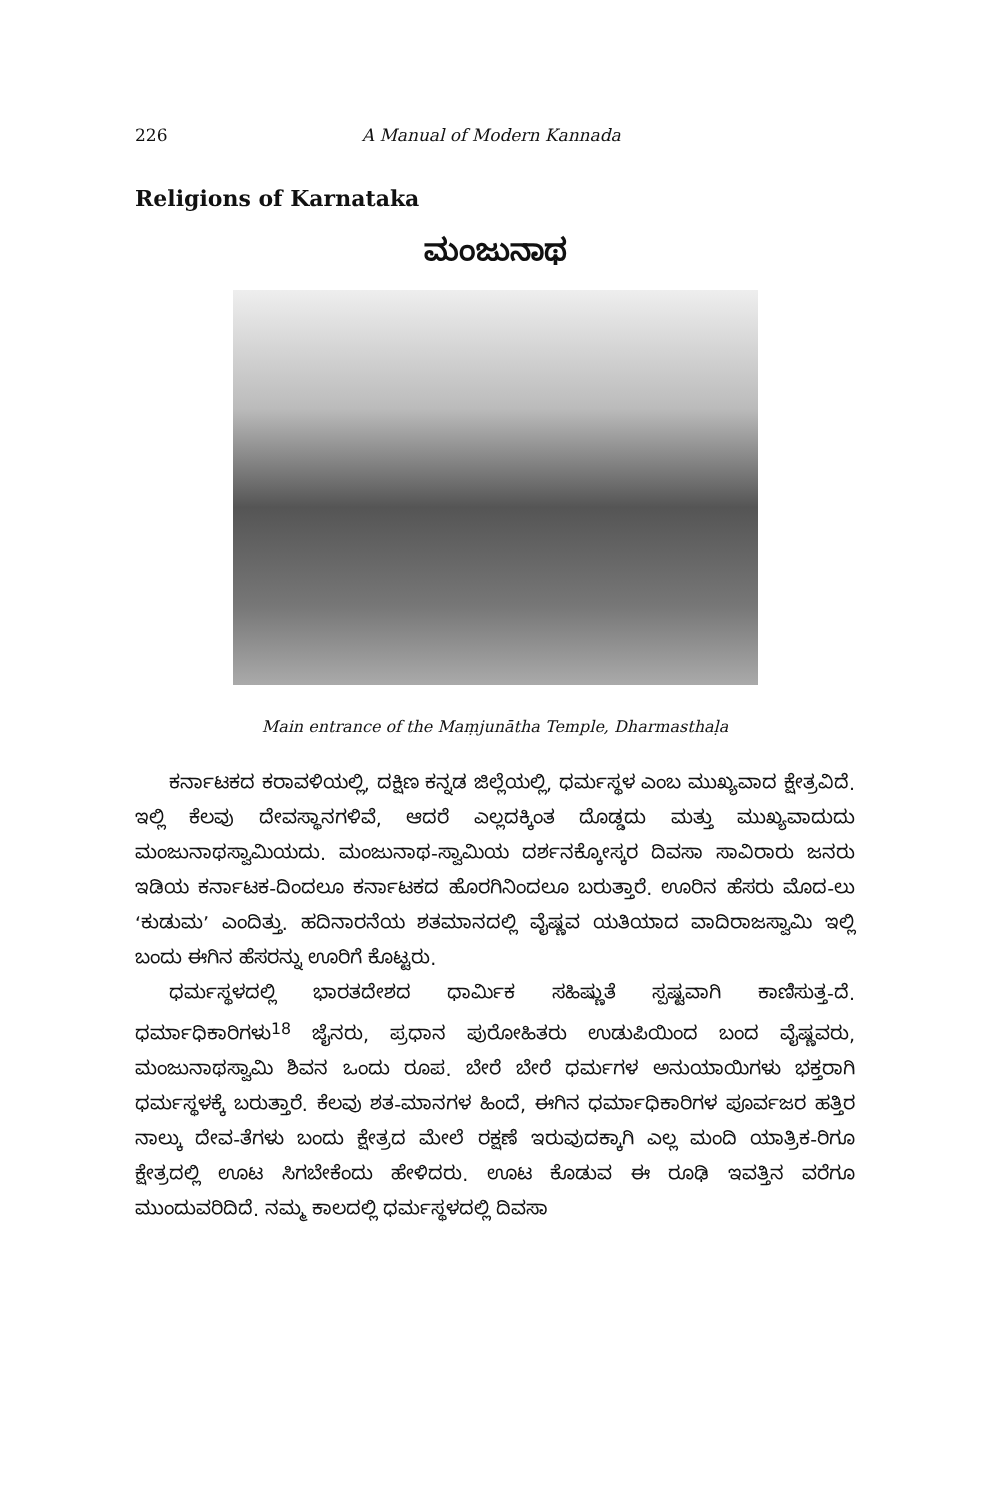226 A Manual of Modern Kannada
Religions of Karnataka
ಮಂಜುನಾಥ
Main entrance of the Maṃjunātha Temple, Dharmasthaḷa
ಕರ್ನಾಟಕದ ಕರಾವಳಿಯಲ್ಲಿ, ದಕ್ಷಿಣ ಕನ್ನಡ ಜಿಲ್ಲೆಯಲ್ಲಿ, ಧರ್ಮಸ್ಥಳ ಎಂಬ ಮುಖ್ಯವಾದ ಕ್ಷೇತ್ರವಿದೆ. ಇಲ್ಲಿ ಕೆಲವು ದೇವಸ್ಥಾನಗಳಿವೆ, ಆದರೆ ಎಲ್ಲದಕ್ಕಿಂತ ದೊಡ್ಡದು ಮತ್ತು ಮುಖ್ಯವಾದುದು ಮಂಜುನಾಥಸ್ವಾಮಿಯದು. ಮಂಜುನಾಥ-ಸ್ವಾಮಿಯ ದರ್ಶನಕ್ಕೋಸ್ಕರ ದಿವಸಾ ಸಾವಿರಾರು ಜನರು ಇಡಿಯ ಕರ್ನಾಟಕ-ದಿಂದಲೂ ಕರ್ನಾಟಕದ ಹೊರಗಿನಿಂದಲೂ ಬರುತ್ತಾರೆ. ಊರಿನ ಹೆಸರು ಮೊದ-ಲು ‘ಕುಡುಮ’ ಎಂದಿತ್ತು. ಹದಿನಾರನೆಯ ಶತಮಾನದಲ್ಲಿ ವೈಷ್ಣವ ಯತಿಯಾದ ವಾದಿರಾಜಸ್ವಾಮಿ ಇಲ್ಲಿ ಬಂದು ಈಗಿನ ಹೆಸರನ್ನು ಊರಿಗೆ ಕೊಟ್ಟರು.
ಧರ್ಮಸ್ಥಳದಲ್ಲಿ ಭಾರತದೇಶದ ಧಾರ್ಮಿಕ ಸಹಿಷ್ಣುತೆ ಸ್ಪಷ್ಟವಾಗಿ ಕಾಣಿಸುತ್ತ-ದೆ. ಧರ್ಮಾಧಿಕಾರಿಗಳು<sup>18</sup> ಜೈನರು, ಪ್ರಧಾನ ಪುರೋಹಿತರು ಉಡುಪಿಯಿಂದ ಬಂದ ವೈಷ್ಣವರು, ಮಂಜುನಾಥಸ್ವಾಮಿ ಶಿವನ ಒಂದು ರೂಪ. ಬೇರೆ ಬೇರೆ ಧರ್ಮಗಳ ಅನುಯಾಯಿಗಳು ಭಕ್ತರಾಗಿ ಧರ್ಮಸ್ಥಳಕ್ಕೆ ಬರುತ್ತಾರೆ. ಕೆಲವು ಶತ-ಮಾನಗಳ ಹಿಂದೆ, ಈಗಿನ ಧರ್ಮಾಧಿಕಾರಿಗಳ ಪೂರ್ವಜರ ಹತ್ತಿರ ನಾಲ್ಕು ದೇವ-ತೆಗಳು ಬಂದು ಕ್ಷೇತ್ರದ ಮೇಲೆ ರಕ್ಷಣೆ ಇರುವುದಕ್ಕಾಗಿ ಎಲ್ಲ ಮಂದಿ ಯಾತ್ರಿಕ-ರಿಗೂ ಕ್ಷೇತ್ರದಲ್ಲಿ ಊಟ ಸಿಗಬೇಕೆಂದು ಹೇಳಿದರು. ಊಟ ಕೊಡುವ ಈ ರೂಢಿ ಇವತ್ತಿನ ವರೆಗೂ ಮುಂದುವರಿದಿದೆ. ನಮ್ಮ ಕಾಲದಲ್ಲಿ ಧರ್ಮಸ್ಥಳದಲ್ಲಿ ದಿವಸಾ